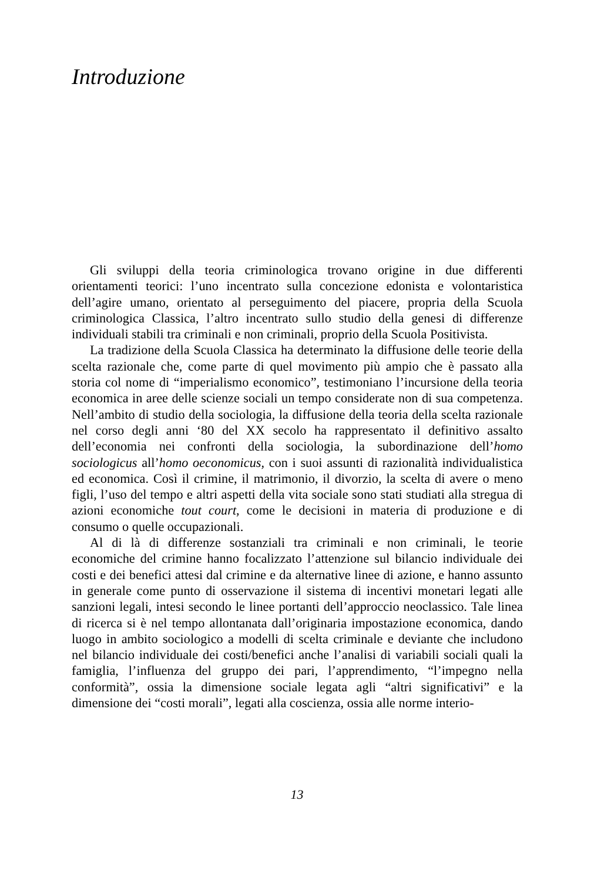Introduzione
Gli sviluppi della teoria criminologica trovano origine in due differenti orientamenti teorici: l’uno incentrato sulla concezione edonista e volontaristica dell’agire umano, orientato al perseguimento del piacere, propria della Scuola criminologica Classica, l’altro incentrato sullo studio della genesi di differenze individuali stabili tra criminali e non criminali, proprio della Scuola Positivista.
La tradizione della Scuola Classica ha determinato la diffusione delle teorie della scelta razionale che, come parte di quel movimento più ampio che è passato alla storia col nome di “imperialismo economico”, testimoniano l’incursione della teoria economica in aree delle scienze sociali un tempo considerate non di sua competenza. Nell’ambito di studio della sociologia, la diffusione della teoria della scelta razionale nel corso degli anni ‘80 del XX secolo ha rappresentato il definitivo assalto dell’economia nei confronti della sociologia, la subordinazione dell’homo sociologicus all’homo oeconomicus, con i suoi assunti di razionalità individualistica ed economica. Così il crimine, il matrimonio, il divorzio, la scelta di avere o meno figli, l’uso del tempo e altri aspetti della vita sociale sono stati studiati alla stregua di azioni economiche tout court, come le decisioni in materia di produzione e di consumo o quelle occupazionali.
Al di là di differenze sostanziali tra criminali e non criminali, le teorie economiche del crimine hanno focalizzato l’attenzione sul bilancio individuale dei costi e dei benefici attesi dal crimine e da alternative linee di azione, e hanno assunto in generale come punto di osservazione il sistema di incentivi monetari legati alle sanzioni legali, intesi secondo le linee portanti dell’approccio neoclassico. Tale linea di ricerca si è nel tempo allontanata dall’originaria impostazione economica, dando luogo in ambito sociologico a modelli di scelta criminale e deviante che includono nel bilancio individuale dei costi/benefici anche l’analisi di variabili sociali quali la famiglia, l’influenza del gruppo dei pari, l’apprendimento, “l’impegno nella conformità”, ossia la dimensione sociale legata agli “altri significativi” e la dimensione dei “costi morali”, legati alla coscienza, ossia alle norme interio-
13